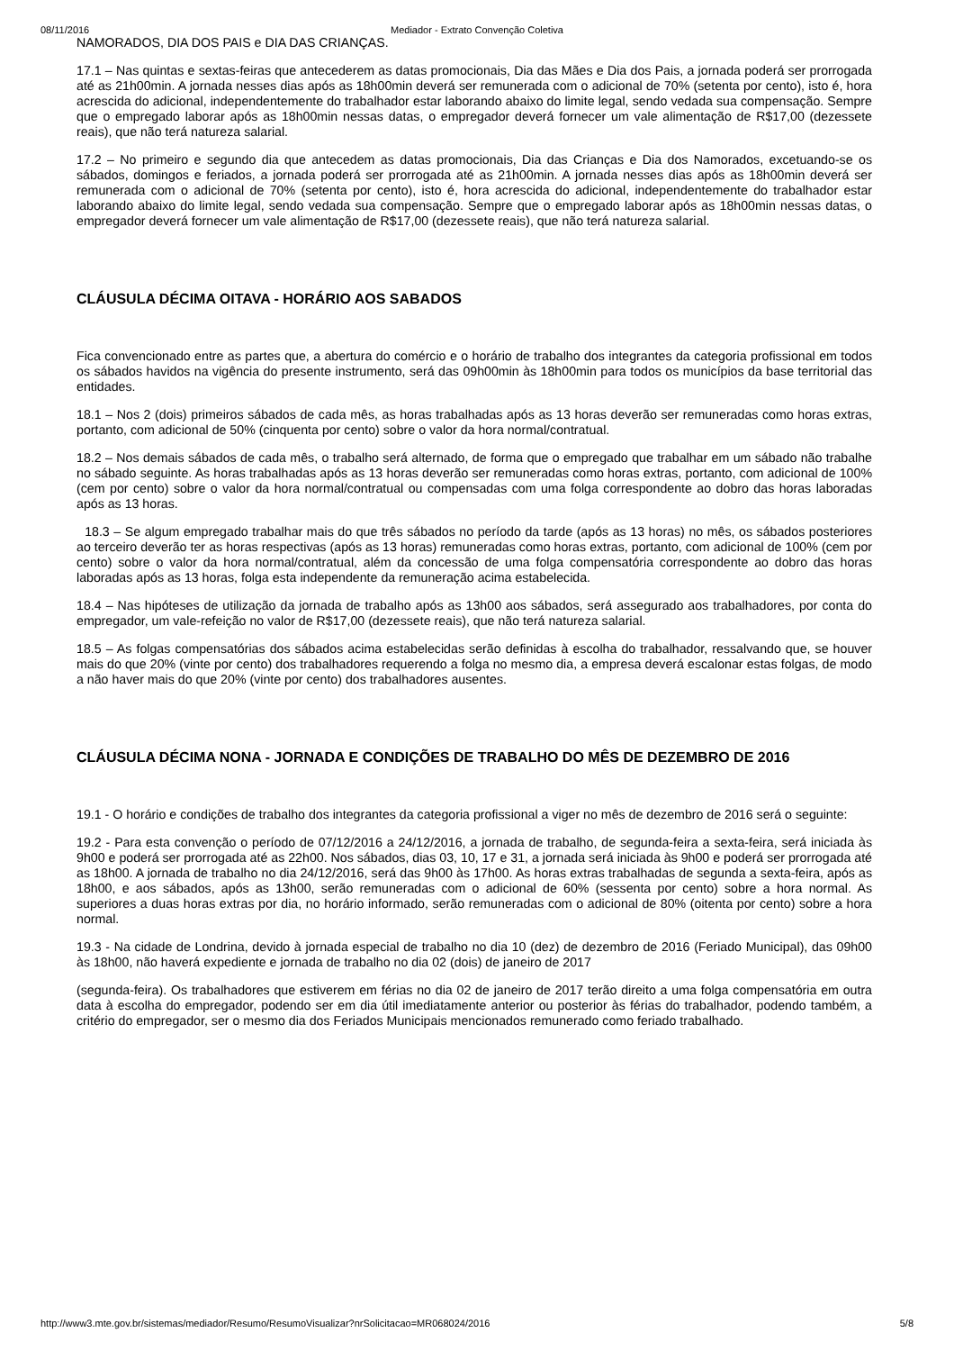08/11/2016 Mediador - Extrato Convenção Coletiva
NAMORADOS, DIA DOS PAIS e DIA DAS CRIANÇAS.
17.1 – Nas quintas e sextas-feiras que antecederem as datas promocionais, Dia das Mães e Dia dos Pais, a jornada poderá ser prorrogada até as 21h00min. A jornada nesses dias após as 18h00min deverá ser remunerada com o adicional de 70% (setenta por cento), isto é, hora acrescida do adicional, independentemente do trabalhador estar laborando abaixo do limite legal, sendo vedada sua compensação. Sempre que o empregado laborar após as 18h00min nessas datas, o empregador deverá fornecer um vale alimentação de R$17,00 (dezessete reais), que não terá natureza salarial.
17.2 – No primeiro e segundo dia que antecedem as datas promocionais, Dia das Crianças e Dia dos Namorados, excetuando-se os sábados, domingos e feriados, a jornada poderá ser prorrogada até as 21h00min. A jornada nesses dias após as 18h00min deverá ser remunerada com o adicional de 70% (setenta por cento), isto é, hora acrescida do adicional, independentemente do trabalhador estar laborando abaixo do limite legal, sendo vedada sua compensação. Sempre que o empregado laborar após as 18h00min nessas datas, o empregador deverá fornecer um vale alimentação de R$17,00 (dezessete reais), que não terá natureza salarial.
CLÁUSULA DÉCIMA OITAVA - HORÁRIO AOS SABADOS
Fica convencionado entre as partes que, a abertura do comércio e o horário de trabalho dos integrantes da categoria profissional em todos os sábados havidos na vigência do presente instrumento, será das 09h00min às 18h00min para todos os municípios da base territorial das entidades.
18.1 – Nos 2 (dois) primeiros sábados de cada mês, as horas trabalhadas após as 13 horas deverão ser remuneradas como horas extras, portanto, com adicional de 50% (cinquenta por cento) sobre o valor da hora normal/contratual.
18.2 – Nos demais sábados de cada mês, o trabalho será alternado, de forma que o empregado que trabalhar em um sábado não trabalhe no sábado seguinte. As horas trabalhadas após as 13 horas deverão ser remuneradas como horas extras, portanto, com adicional de 100% (cem por cento) sobre o valor da hora normal/contratual ou compensadas com uma folga correspondente ao dobro das horas laboradas após as 13 horas.
18.3 – Se algum empregado trabalhar mais do que três sábados no período da tarde (após as 13 horas) no mês, os sábados posteriores ao terceiro deverão ter as horas respectivas (após as 13 horas) remuneradas como horas extras, portanto, com adicional de 100% (cem por cento) sobre o valor da hora normal/contratual, além da concessão de uma folga compensatória correspondente ao dobro das horas laboradas após as 13 horas, folga esta independente da remuneração acima estabelecida.
18.4 – Nas hipóteses de utilização da jornada de trabalho após as 13h00 aos sábados, será assegurado aos trabalhadores, por conta do empregador, um vale-refeição no valor de R$17,00 (dezessete reais), que não terá natureza salarial.
18.5 – As folgas compensatórias dos sábados acima estabelecidas serão definidas à escolha do trabalhador, ressalvando que, se houver mais do que 20% (vinte por cento) dos trabalhadores requerendo a folga no mesmo dia, a empresa deverá escalonar estas folgas, de modo a não haver mais do que 20% (vinte por cento) dos trabalhadores ausentes.
CLÁUSULA DÉCIMA NONA - JORNADA E CONDIÇÕES DE TRABALHO DO MÊS DE DEZEMBRO DE 2016
19.1 - O horário e condições de trabalho dos integrantes da categoria profissional a viger no mês de dezembro de 2016 será o seguinte:
19.2 - Para esta convenção o período de 07/12/2016 a 24/12/2016, a jornada de trabalho, de segunda-feira a sexta-feira, será iniciada às 9h00 e poderá ser prorrogada até as 22h00. Nos sábados, dias 03, 10, 17 e 31, a jornada será iniciada às 9h00 e poderá ser prorrogada até as 18h00. A jornada de trabalho no dia 24/12/2016, será das 9h00 às 17h00. As horas extras trabalhadas de segunda a sexta-feira, após as 18h00, e aos sábados, após as 13h00, serão remuneradas com o adicional de 60% (sessenta por cento) sobre a hora normal. As superiores a duas horas extras por dia, no horário informado, serão remuneradas com o adicional de 80% (oitenta por cento) sobre a hora normal.
19.3 - Na cidade de Londrina, devido à jornada especial de trabalho no dia 10 (dez) de dezembro de 2016 (Feriado Municipal), das 09h00 às 18h00, não haverá expediente e jornada de trabalho no dia 02 (dois) de janeiro de 2017
(segunda-feira). Os trabalhadores que estiverem em férias no dia 02 de janeiro de 2017 terão direito a uma folga compensatória em outra data à escolha do empregador, podendo ser em dia útil imediatamente anterior ou posterior às férias do trabalhador, podendo também, a critério do empregador, ser o mesmo dia dos Feriados Municipais mencionados remunerado como feriado trabalhado.
http://www3.mte.gov.br/sistemas/mediador/Resumo/ResumoVisualizar?nrSolicitacao=MR068024/2016 5/8